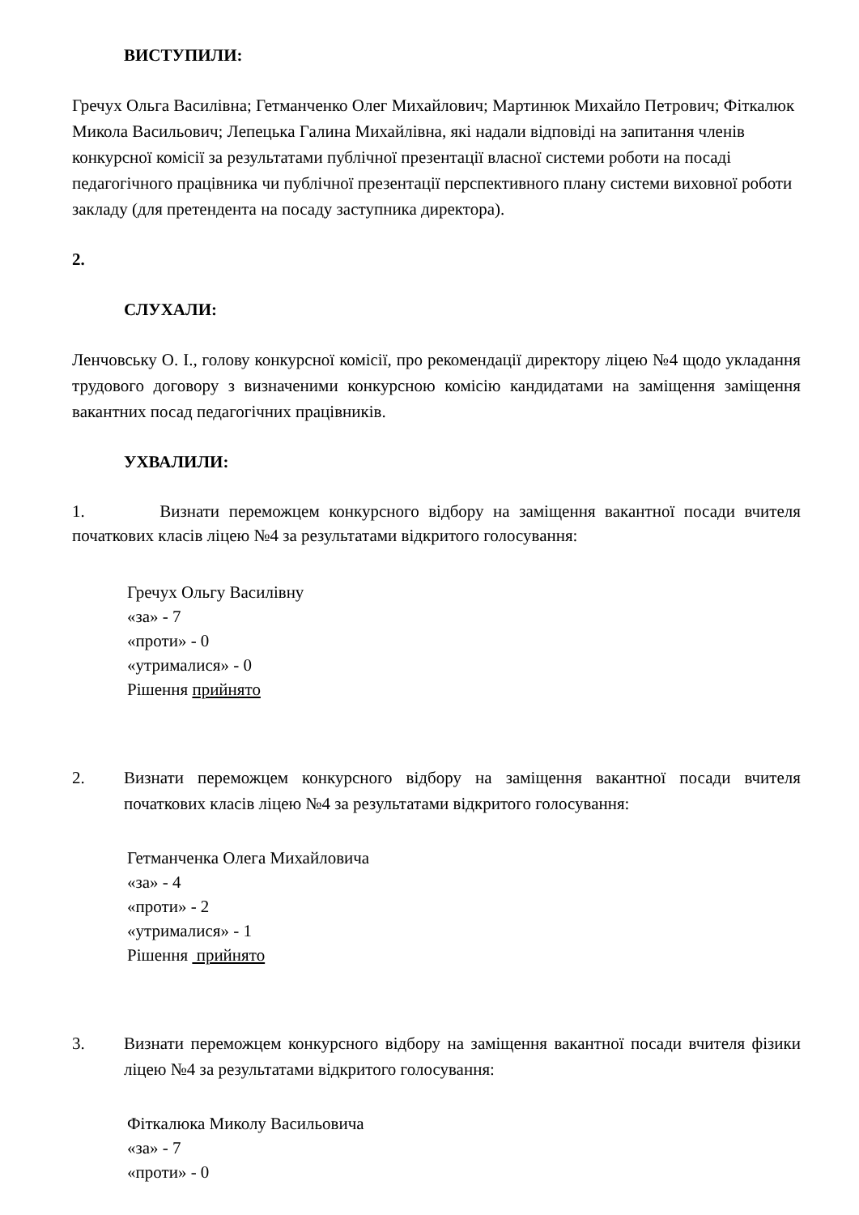ВИСТУПИЛИ:
Гречух Ольга Василівна; Гетманченко Олег Михайлович; Мартинюк Михайло Петрович; Фіткалюк Микола Васильович; Лепецька Галина Михайлівна, які надали відповіді на запитання членів конкурсної комісії за результатами публічної презентації власної системи роботи на посаді педагогічного працівника чи публічної презентації перспективного плану системи виховної роботи закладу (для претендента на посаду заступника директора).
2.
СЛУХАЛИ:
Ленчовську О. І., голову конкурсної комісії, про рекомендації директору ліцею №4 щодо укладання трудового договору з визначеними конкурсною комісію кандидатами на заміщення заміщення вакантних посад педагогічних працівників.
УХВАЛИЛИ:
1. Визнати переможцем конкурсного відбору на заміщення вакантної посади вчителя початкових класів ліцею №4 за результатами відкритого голосування:
Гречух Ольгу Василівну
«за» - 7
«проти» - 0
«утрималися» - 0
Рішення прийнято
2. Визнати переможцем конкурсного відбору на заміщення вакантної посади вчителя початкових класів ліцею №4 за результатами відкритого голосування:
Гетманченка Олега Михайловича
«за» - 4
«проти» - 2
«утрималися» - 1
Рішення прийнято
3. Визнати переможцем конкурсного відбору на заміщення вакантної посади вчителя фізики ліцею №4 за результатами відкритого голосування:
Фіткалюка Миколу Васильовича
«за» - 7
«проти» - 0